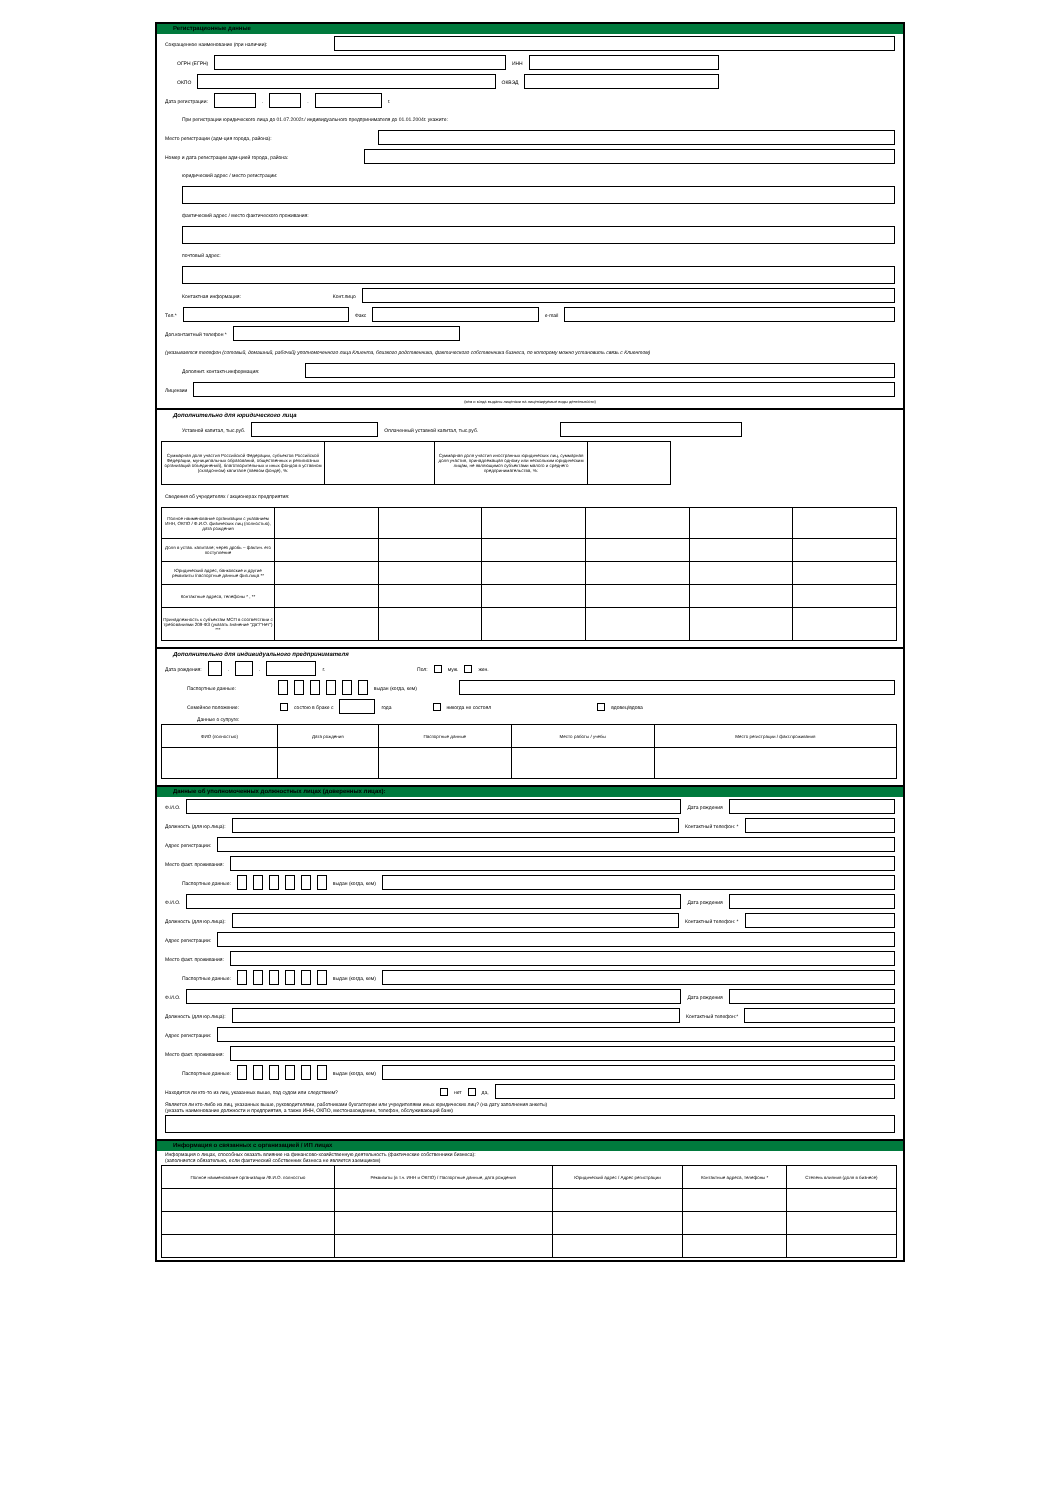Регистрационные данные
Сокращенное наименование (при наличии):
ОГРН (ЕГРН) ИНН
ОКПО ОКВЭД
Дата регистрации: . . г.
При регистрации юридического лица до 01.07.2002г./ индивидуального предпринимателя до 01.01.2004г. укажите:
Место регистрации (адм-ция города, района):
Номер и дата регистрации адм-цией города, района:
юридический адрес / место регистрации:
фактический адрес / место фактического проживания:
почтовый адрес:
Контактная информация: Конт.лицо
Тел.* Факс e-mail
Доп.контактный телефон *
(указывается телефон (сотовый, домашний, рабочий) уполномоченного лица Клиента, близкого родственника, фактического собственника бизнеса, по которому можно установить связь с Клиентом)
Дополнит. контактн.информация:
Лицензии
(кем и когда выданы лицензии на лицензируемые виды деятельности)
Дополнительно для юридического лица
Уставной капитал, тыс.руб. Оплаченный уставной капитал, тыс.руб.
| Суммарная доля участия Российской Федерации, субъектов Российской Федерации, муниципальных образований, общественных и религиозных организаций объединений), благотворительных и иных фондов в уставном (складочном) капитале (паевом фонде), %: | | Суммарная доля участия иностранных юридических лиц, суммарная доля участия, принадлежащая одному или нескольким юридическим лицам, не являющимся субъектами малого и среднего предпринимательства, %: | |
Сведения об учредителях / акционерах предприятия:
| Полное наименование организации с указанием ИНН, ОКПО / Ф.И.О. физических лиц (полностью), дата рождения | | | | | | |
| Доля в устав. капитале; через дробь – фактич. его поступление | | | | | | |
| Юридический адрес, банковские и другие реквизиты /паспортные данные физ.лица ** | | | | | | |
| Контактные адреса, телефоны * , ** | | | | | | |
| Принадлежность к субъектам МСП в соответствии с требованиями 209-ФЗ (указать значение "Да"/"Нет") *** | | | | | | |
Дополнительно для индивидуального предпринимателя
Дата рождения: . . г. Пол: муж. жен.
Паспортные данные: выдан (когда, кем)
Семейное положение: состою в браке с года никогда не состоял вдовец/вдова
Данные о супруге:
| ФИО (полностью) | Дата рождения | Паспортные данные | Место работы / учебы | Место регистрации / факт.проживания |
Данные об уполномоченных должностных лицах (доверенных лицах):
Ф.И.О. Дата рождения
Должность (для юр.лица): Контактный телефон: *
Адрес регистрации:
Место факт. проживания:
Паспортные данные: выдан (когда, кем)
Ф.И.О. Дата рождения
Должность (для юр.лица): Контактный телефон: *
Адрес регистрации:
Место факт. проживания:
Паспортные данные: выдан (когда, кем)
Ф.И.О. Дата рождения
Должность (для юр.лица): Контактный телефон:*
Адрес регистрации:
Место факт. проживания:
Паспортные данные: выдан (когда, кем)
Находится ли кто-то из лиц, указанных выше, под судом или следствием? нет да,
Является ли кто-либо из лиц, указанных выше, руководителями, работниками бухгалтерии или учредителями иных юридических лиц? (на дату заполнения анкеты)
(указать наименование должности и предприятия, а также ИНН, ОКПО, местонахождение, телефон, обслуживающий банк)
Информация о связанных с организацией / ИП лицах
Информация о лицах, способных оказать влияние на финансово-хозяйственную деятельность (фактические собственники бизнеса):
(заполняется обязательно, если фактический собственник бизнеса не является заемщиком)
| Полное наименование организации /Ф.И.О. полностью | Реквизиты (в т.ч. ИНН и ОКПО) / Паспортные данные, дата рождения | Юридический адрес / Адрес регистрации | Контактные адреса, телефоны * | Степень влияния (доля в бизнесе) |